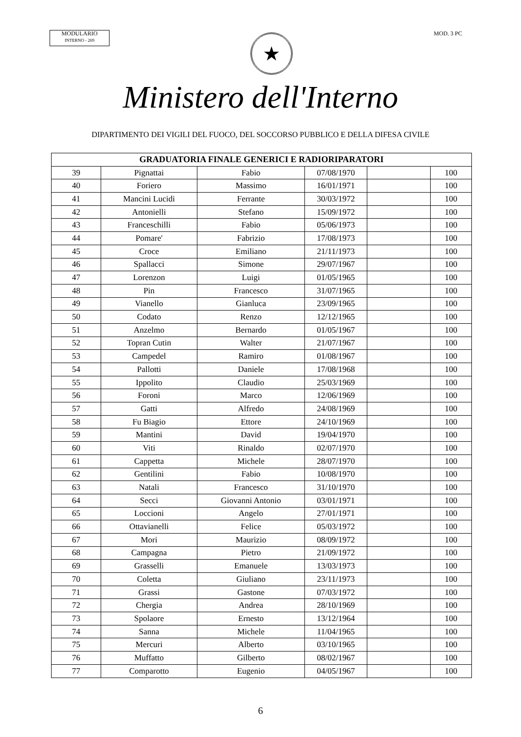MODULARIO
INTERNO - 269
★
MOD. 3 PC
Ministero dell'Interno
DIPARTIMENTO DEI VIGILI DEL FUOCO, DEL SOCCORSO PUBBLICO E DELLA DIFESA CIVILE
| GRADUATORIA FINALE GENERICI E RADIORIPARATORI | | | | | |
| --- | --- | --- | --- | --- | --- |
| 39 | Pignattai | Fabio | 07/08/1970 | | 100 |
| 40 | Foriero | Massimo | 16/01/1971 | | 100 |
| 41 | Mancini Lucidi | Ferrante | 30/03/1972 | | 100 |
| 42 | Antonielli | Stefano | 15/09/1972 | | 100 |
| 43 | Franceschilli | Fabio | 05/06/1973 | | 100 |
| 44 | Pomare' | Fabrizio | 17/08/1973 | | 100 |
| 45 | Croce | Emiliano | 21/11/1973 | | 100 |
| 46 | Spallacci | Simone | 29/07/1967 | | 100 |
| 47 | Lorenzon | Luigi | 01/05/1965 | | 100 |
| 48 | Pin | Francesco | 31/07/1965 | | 100 |
| 49 | Vianello | Gianluca | 23/09/1965 | | 100 |
| 50 | Codato | Renzo | 12/12/1965 | | 100 |
| 51 | Anzelmo | Bernardo | 01/05/1967 | | 100 |
| 52 | Topran Cutin | Walter | 21/07/1967 | | 100 |
| 53 | Campedel | Ramiro | 01/08/1967 | | 100 |
| 54 | Pallotti | Daniele | 17/08/1968 | | 100 |
| 55 | Ippolito | Claudio | 25/03/1969 | | 100 |
| 56 | Foroni | Marco | 12/06/1969 | | 100 |
| 57 | Gatti | Alfredo | 24/08/1969 | | 100 |
| 58 | Fu Biagio | Ettore | 24/10/1969 | | 100 |
| 59 | Mantini | David | 19/04/1970 | | 100 |
| 60 | Viti | Rinaldo | 02/07/1970 | | 100 |
| 61 | Cappetta | Michele | 28/07/1970 | | 100 |
| 62 | Gentilini | Fabio | 10/08/1970 | | 100 |
| 63 | Natali | Francesco | 31/10/1970 | | 100 |
| 64 | Secci | Giovanni Antonio | 03/01/1971 | | 100 |
| 65 | Loccioni | Angelo | 27/01/1971 | | 100 |
| 66 | Ottavianelli | Felice | 05/03/1972 | | 100 |
| 67 | Mori | Maurizio | 08/09/1972 | | 100 |
| 68 | Campagna | Pietro | 21/09/1972 | | 100 |
| 69 | Grasselli | Emanuele | 13/03/1973 | | 100 |
| 70 | Coletta | Giuliano | 23/11/1973 | | 100 |
| 71 | Grassi | Gastone | 07/03/1972 | | 100 |
| 72 | Chergia | Andrea | 28/10/1969 | | 100 |
| 73 | Spolaore | Ernesto | 13/12/1964 | | 100 |
| 74 | Sanna | Michele | 11/04/1965 | | 100 |
| 75 | Mercuri | Alberto | 03/10/1965 | | 100 |
| 76 | Muffatto | Gilberto | 08/02/1967 | | 100 |
| 77 | Comparotto | Eugenio | 04/05/1967 | | 100 |
6